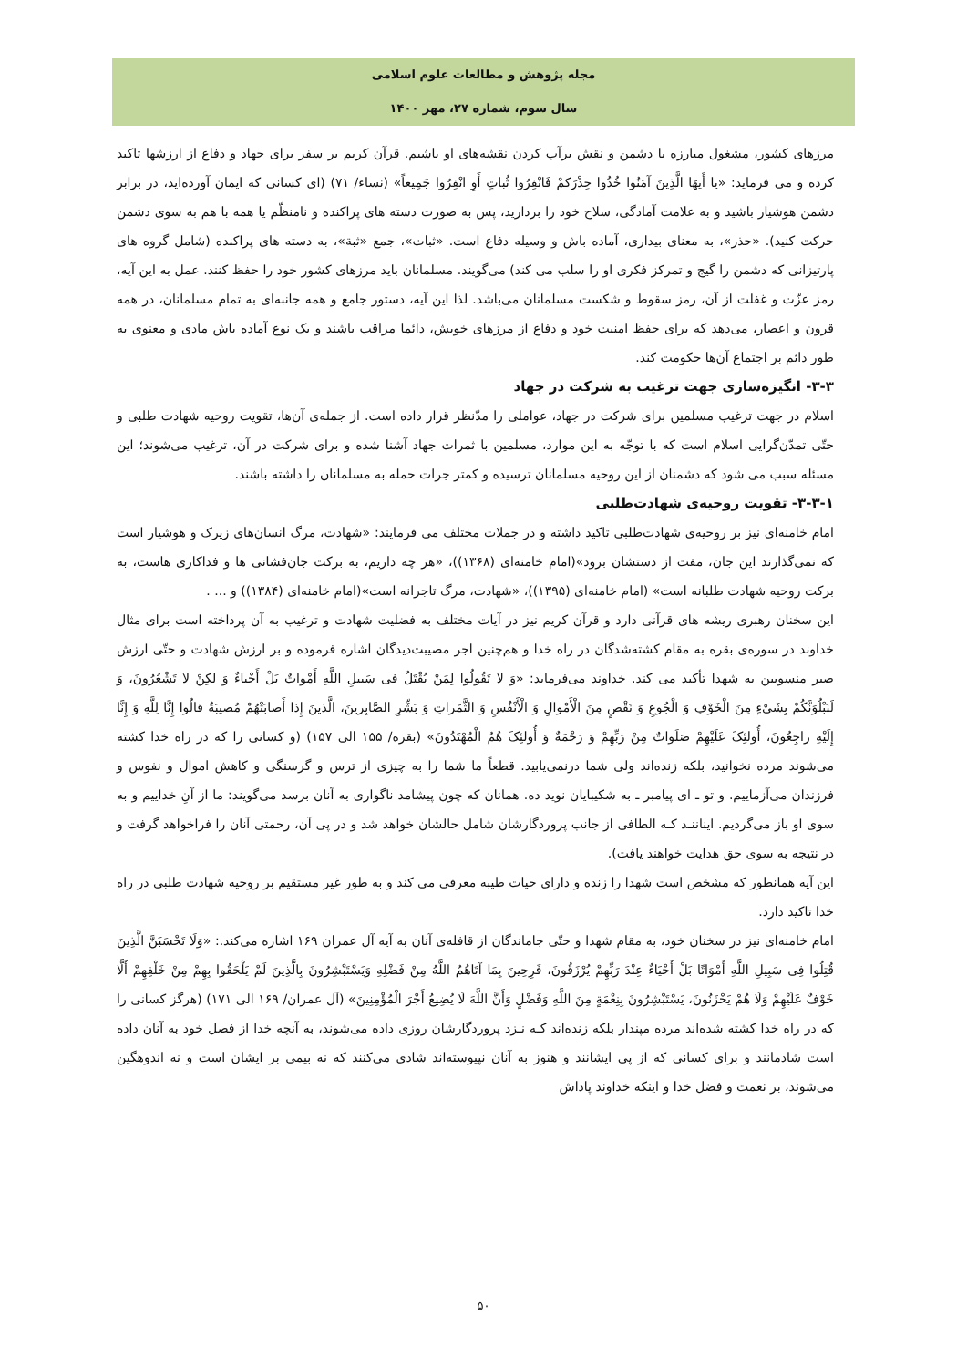مجله پژوهش و مطالعات علوم اسلامی
سال سوم، شماره ۲۷، مهر ۱۴۰۰
مرزهای کشور، مشغول مبارزه با دشمن و نقش برآب کردن نقشه‌های او باشیم. قرآن کریم بر سفر برای جهاد و دفاع از ارزشها تاکید کرده و می فرماید: «یا أَیهَا الَّذِینَ آمَنُوا خُذُوا حِذْرَکمْ فَانْفِرُوا ثُباتٍ أَوِ انْفِرُوا جَمِیعاً» (نساء/ ۷۱) (ای کسانی که ایمان آورده‌اید، در برابر دشمن هوشیار باشید و به علامت آمادگی، سلاح خود را بردارید، پس به صورت دسته های پراکنده و نامنظّم یا همه با هم به سوی دشمن حرکت کنید). «حذر»، به معنای بیداری، آماده باش و وسیله دفاع است. «ثبات»، جمع «ثبة»، به دسته های پراکنده (شامل گروه های پارتیزانی که دشمن را گیج و تمرکز فکری او را سلب می کند) می‌گویند. مسلمانان باید مرزهای کشور خود را حفظ کنند. عمل به این آیه، رمز عزّت و غفلت از آن، رمز سقوط و شکست مسلمانان می‌باشد. لذا این آیه، دستور جامع و همه جانبه‌ای به تمام مسلمانان، در همه قرون و اعصار، می‌دهد که برای حفظ امنیت خود و دفاع از مرزهای خویش، دائما مراقب باشند و یک نوع آماده باش مادی و معنوی به طور دائم بر اجتماع آن‌ها حکومت کند.
۳-۳- انگیزه‌سازی جهت ترغیب به شرکت در جهاد
اسلام در جهت ترغیب مسلمین برای شرکت در جهاد، عواملی را مدّنظر قرار داده است. از جمله‌ی آن‌ها، تقویت روحیه شهادت طلبی و حتّی تمدّن‌گرایی اسلام است که با توجّه به این موارد، مسلمین با ثمرات جهاد آشنا شده و برای شرکت در آن، ترغیب می‌شوند؛ این مسئله سبب می شود که دشمنان از این روحیه مسلمانان ترسیده و کمتر جرات حمله به مسلمانان را داشته باشند.
۳-۳-۱- تقویت روحیه‌ی شهادت‌طلبی
امام خامنه‌ای نیز بر روحیه‌ی شهادت‌طلبی تاکید داشته و در جملات مختلف می فرمایند: «شهادت، مرگ انسان‌های زیرک و هوشیار است که نمی‌گذارند این جان، مفت از دستشان برود»(امام خامنه‌ای (۱۳۶۸))، «هر چه داریم، به برکت جان‌فشانی ها و فداکاری هاست، به برکت روحیه شهادت طلبانه است» (امام خامنه‌ای (۱۳۹۵))، «شهادت، مرگ تاجرانه است»(امام خامنه‌ای (۱۳۸۴)) و ... .
این سخنان رهبری ریشه های قرآنی دارد و قرآن کریم نیز در آیات مختلف به فضلیت شهادت و ترغیب به آن پرداخته است برای مثال خداوند در سوره‌ی بقره به مقام کشته‌شدگان در راه خدا و هم‌چنین اجر مصیبت‌دیدگان اشاره فرموده و بر ارزش شهادت و حتّی ارزش صبر منسوبین به شهدا تأکید می کند. خداوند می‌فرماید: «وَ لا تَقُولُوا لِمَنْ یُقْتَلُ فی سَبیلِ اللَّهِ أَمْواتٌ بَلْ أَحْیاءٌ وَ لکِنْ لا تَشْعُرُونَ، وَ لَنَبْلُوَنَّکُمْ بِشَیْ‏ءٍ مِنَ الْخَوْفِ وَ الْجُوعِ وَ نَقْصٍ مِنَ الْأَمْوالِ وَ الْأَنْفُسِ وَ الثَّمَراتِ وَ بَشِّرِ الصَّابِرینَ، الَّذینَ إِذا أَصابَتْهُمْ مُصیبَةٌ قالُوا إِنَّا لِلَّهِ وَ إِنَّا إِلَیْهِ راجِعُونَ، أُولئِکَ عَلَیْهِمْ صَلَواتٌ مِنْ رَبِّهِمْ وَ رَحْمَةٌ وَ أُولئِکَ هُمُ الْمُهْتَدُونَ» (بقره/ ۱۵۵ الی ۱۵۷) (و کسانی را که در راه خدا کشته می‌شوند مرده نخوانید، بلکه زنده‌اند ولی شما درنمی‌یابید. قطعاً ما شما را به چیزی از ترس و گرسنگی و کاهش اموال و نفوس و فرزندان می‌آزماییم. و تو ـ ای پیامبر ـ به شکیبایان نوید ده. همانان که چون پیشامد ناگواری به آنان برسد می‌گویند: ما از آنِ خداییم و به سوی او باز می‌گردیم. ایناننـد کـه الطافی از جانب پروردگارشان شامل حالشان خواهد شد و در پی آن، رحمتی آنان را فراخواهد گرفت و در نتیجه به سوی حق هدایت خواهند یافت).
این آیه همانطور که مشخص است شهدا را زنده و دارای حیات طیبه معرفی می کند و به طور غیر مستقیم بر روحیه شهادت طلبی در راه خدا تاکید دارد.
امام خامنه‌ای نیز در سخنان خود، به مقام شهدا و حتّی جاماندگان از قافله‌ی آنان به آیه آل عمران ۱۶۹ اشاره می‌کند.: «وَلَا تَحْسَبَنَّ الَّذِینَ قُتِلُوا فِی سَبِیلِ اللَّهِ أَمْوَاتًا بَلْ أَحْیَاءٌ عِنْدَ رَبِّهِمْ یُرْزَقُونَ، فَرِحِینَ بِمَا آتَاهُمُ اللَّهُ مِنْ فَضْلِهِ وَیَسْتَبْشِرُونَ بِالَّذِینَ لَمْ یَلْحَقُوا بِهِمْ مِنْ خَلْفِهِمْ أَلَّا خَوْفٌ عَلَیْهِمْ وَلَا هُمْ یَحْزَنُونَ، یَسْتَبْشِرُونَ بِنِعْمَةٍ مِنَ اللَّهِ وَفَضْلٍ وَأَنَّ اللَّهَ لَا یُضِیعُ أَجْرَ الْمُؤْمِنِینَ» (آل عمران/ ۱۶۹ الی ۱۷۱) (هرگز کسانی را که در راه خدا کشته شده‌اند مرده مپندار بلکه زنده‌اند کـه نـزد پروردگارشان روزی داده می‌شوند، به آنچه خدا از فضل خود به آنان داده است شادمانند و برای کسانی که از پی ایشانند و هنوز به آنان نپیوسته‌اند شادی می‌کنند که نه بیمی بر ایشان است و نه اندوهگین می‌شوند، بر نعمت و فضل خدا و اینکه خداوند پاداش
۵۰